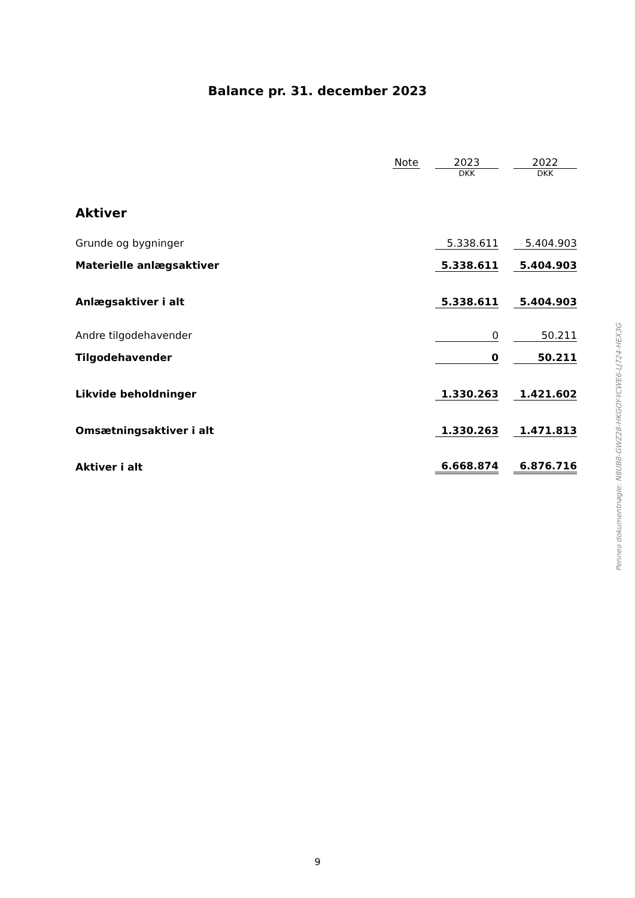Balance pr. 31. december 2023
| | Note | | 2023 | | 2022 |
| --- | --- | --- | --- | --- | --- |
| | | | DKK | | DKK |
| Aktiver | | | | | |
| Grunde og bygninger | | | 5.338.611 | | 5.404.903 |
| Materielle anlægsaktiver | | | 5.338.611 | | 5.404.903 |
| Anlægsaktiver i alt | | | 5.338.611 | | 5.404.903 |
| Andre tilgodehavender | | | 0 | | 50.211 |
| Tilgodehavender | | | 0 | | 50.211 |
| Likvide beholdninger | | | 1.330.263 | | 1.421.602 |
| Omsætningsaktiver i alt | | | 1.330.263 | | 1.471.813 |
| Aktiver i alt | | | 6.668.874 | | 6.876.716 |
Penneo dokumentnøgle: N8UB8-GWZ28-HKGOY-YCWE6-LJ724-HEX3G
9